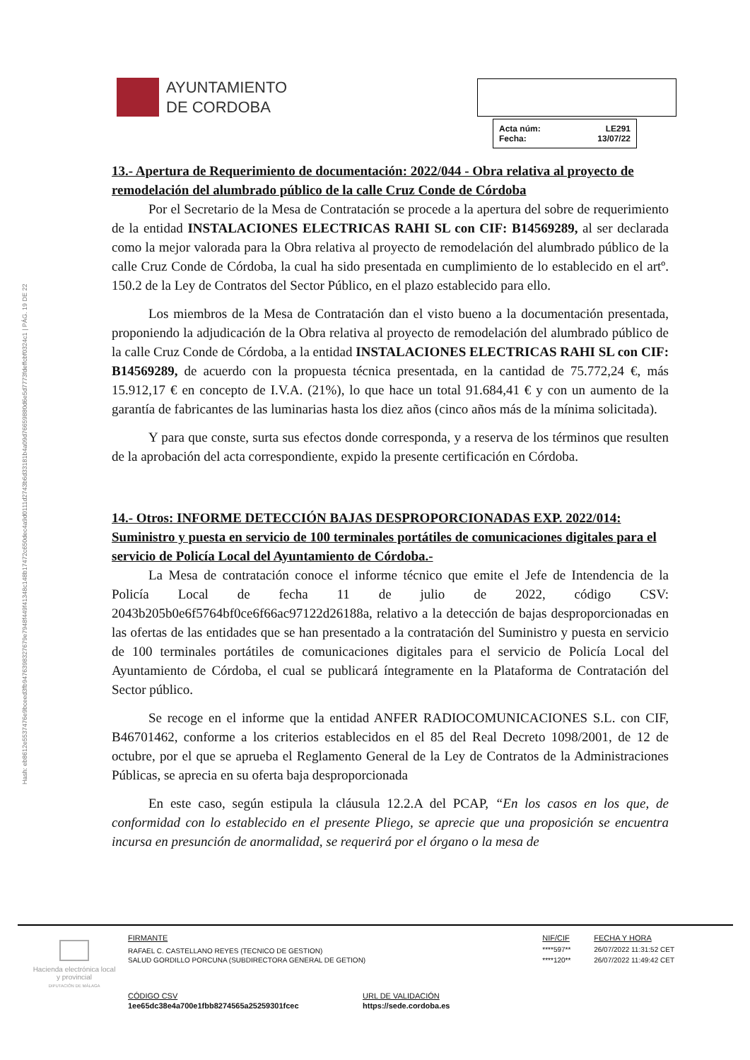Hash: eb8612e5537476e9bceed3fb9476398327679e7948f449f41348c148b17472c650dec4a9d0111d2743b6d33181b4a09d76659880d6e5d7773fdeffcbf0324c1 | PÁG. 19 DE 22
AYUNTAMIENTO
DE CORDOBA
| Acta núm: | LE291 |
| Fecha: | 13/07/22 |
13.- Apertura de Requerimiento de documentación: 2022/044 - Obra relativa al proyecto de remodelación del alumbrado público de la calle Cruz Conde de Córdoba
Por el Secretario de la Mesa de Contratación se procede a la apertura del sobre de requerimiento de la entidad INSTALACIONES ELECTRICAS RAHI SL con CIF: B14569289, al ser declarada como la mejor valorada para la Obra relativa al proyecto de remodelación del alumbrado público de la calle Cruz Conde de Córdoba, la cual ha sido presentada en cumplimiento de lo establecido en el artº. 150.2 de la Ley de Contratos del Sector Público, en el plazo establecido para ello.
Los miembros de la Mesa de Contratación dan el visto bueno a la documentación presentada, proponiendo la adjudicación de la Obra relativa al proyecto de remodelación del alumbrado público de la calle Cruz Conde de Córdoba, a la entidad INSTALACIONES ELECTRICAS RAHI SL con CIF: B14569289, de acuerdo con la propuesta técnica presentada, en la cantidad de 75.772,24 €, más 15.912,17 € en concepto de I.V.A. (21%), lo que hace un total 91.684,41 € y con un aumento de la garantía de fabricantes de las luminarias hasta los diez años (cinco años más de la mínima solicitada).
Y para que conste, surta sus efectos donde corresponda, y a reserva de los términos que resulten de la aprobación del acta correspondiente, expido la presente certificación en Córdoba.
14.- Otros: INFORME DETECCIÓN BAJAS DESPROPORCIONADAS EXP. 2022/014: Suministro y puesta en servicio de 100 terminales portátiles de comunicaciones digitales para el servicio de Policía Local del Ayuntamiento de Córdoba.-
La Mesa de contratación conoce el informe técnico que emite el Jefe de Intendencia de la Policía Local de fecha 11 de julio de 2022, código CSV: 2043b205b0e6f5764bf0ce6f66ac97122d26188a, relativo a la detección de bajas desproporcionadas en las ofertas de las entidades que se han presentado a la contratación del Suministro y puesta en servicio de 100 terminales portátiles de comunicaciones digitales para el servicio de Policía Local del Ayuntamiento de Córdoba, el cual se publicará íntegramente en la Plataforma de Contratación del Sector público.
Se recoge en el informe que la entidad ANFER RADIOCOMUNICACIONES S.L. con CIF, B46701462, conforme a los criterios establecidos en el 85 del Real Decreto 1098/2001, de 12 de octubre, por el que se aprueba el Reglamento General de la Ley de Contratos de la Administraciones Públicas, se aprecia en su oferta baja desproporcionada
En este caso, según estipula la cláusula 12.2.A del PCAP, “En los casos en los que, de conformidad con lo establecido en el presente Pliego, se aprecie que una proposición se encuentra incursa en presunción de anormalidad, se requerirá por el órgano o la mesa de
Hacienda electrónica local y provincial
DIPUTACIÓN DE MÁLAGA
| FIRMANTE | NIF/CIF | FECHA Y HORA |
| RAFAEL C. CASTELLANO REYES (TECNICO DE GESTION) | ****597** | 26/07/2022 11:31:52 CET |
| SALUD GORDILLO PORCUNA (SUBDIRECTORA GENERAL DE GETION) | ****120** | 26/07/2022 11:49:42 CET |
| CÓDIGO CSV | URL DE VALIDACIÓN |
| 1ee65dc38e4a700e1fbb8274565a25259301fcec | https://sede.cordoba.es |